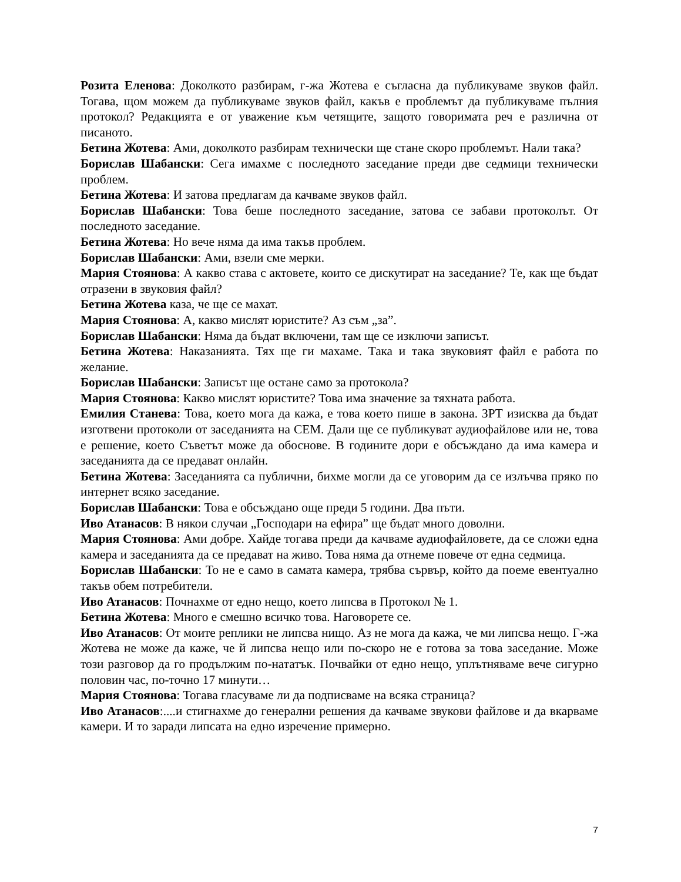Розита Еленова: Доколкото разбирам, г-жа Жотева е съгласна да публикуваме звуков файл. Тогава, щом можем да публикуваме звуков файл, какъв е проблемът да публикуваме пълния протокол? Редакцията е от уважение към четящите, защото говоримата реч е различна от писаното.
Бетина Жотева: Ами, доколкото разбирам технически ще стане скоро проблемът. Нали така?
Борислав Шабански: Сега имахме с последното заседание преди две седмици технически проблем.
Бетина Жотева: И затова предлагам да качваме звуков файл.
Борислав Шабански: Това беше последното заседание, затова се забави протоколът. От последното заседание.
Бетина Жотева: Но вече няма да има такъв проблем.
Борислав Шабански: Ами, взели сме мерки.
Мария Стоянова: А какво става с актовете, които се дискутират на заседание? Те, как ще бъдат отразени в звуковия файл?
Бетина Жотева каза, че ще се махат.
Мария Стоянова: А, какво мислят юристите? Аз съм „за”.
Борислав Шабански: Няма да бъдат включени, там ще се изключи записът.
Бетина Жотева: Наказанията. Тях ще ги махаме. Така и така звуковият файл е работа по желание.
Борислав Шабански: Записът ще остане само за протокола?
Мария Стоянова: Какво мислят юристите? Това има значение за тяхната работа.
Емилия Станева: Това, което мога да кажа, е това което пише в закона. ЗРТ изисква да бъдат изготвени протоколи от заседанията на СЕМ. Дали ще се публикуват аудиофайлове или не, това е решение, което Съветът може да обоснове. В годините дори е обсъждано да има камера и заседанията да се предават онлайн.
Бетина Жотева: Заседанията са публични, бихме могли да се уговорим да се излъчва пряко по интернет всяко заседание.
Борислав Шабански: Това е обсъждано още преди 5 години. Два пъти.
Иво Атанасов: В някои случаи „Господари на ефира” ще бъдат много доволни.
Мария Стоянова: Ами добре. Хайде тогава преди да качваме аудиофайловете, да се сложи една камера и заседанията да се предават на живо. Това няма да отнеме повече от една седмица.
Борислав Шабански: То не е само в самата камера, трябва сървър, който да поеме евентуално такъв обем потребители.
Иво Атанасов: Почнахме от едно нещо, което липсва в Протокол № 1.
Бетина Жотева: Много е смешно всичко това. Наговорете се.
Иво Атанасов: От моите реплики не липсва нищо. Аз не мога да кажа, че ми липсва нещо. Г-жа Жотева не може да каже, че й липсва нещо или по-скоро не е готова за това заседание. Може този разговор да го продължим по-нататък. Почвайки от едно нещо, уплътняваме вече сигурно половин час, по-точно 17 минути…
Мария Стоянова: Тогава гласуваме ли да подписваме на всяка страница?
Иво Атанасов:....и стигнахме до генерални решения да качваме звукови файлове и да вкарваме камери. И то заради липсата на едно изречение примерно.
7